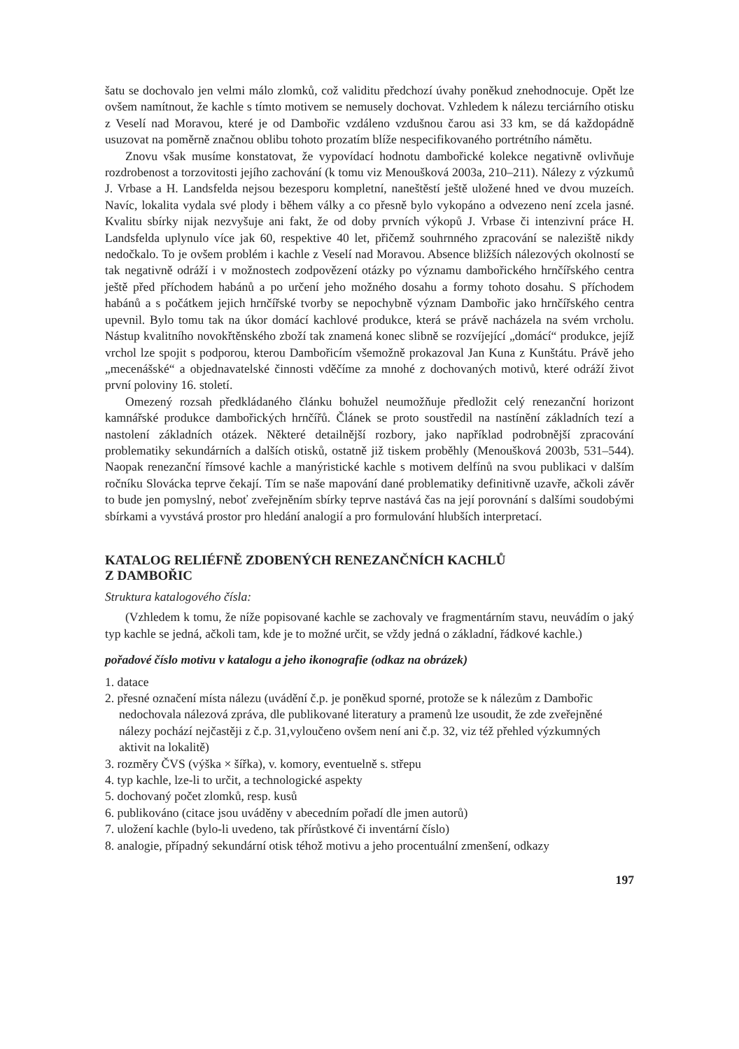šatu se dochovalo jen velmi málo zlomků, což validitu předchozí úvahy poněkud znehodnocuje. Opět lze ovšem namítnout, že kachle s tímto motivem se nemusely dochovat. Vzhledem k nálezu terciárního otisku z Veselí nad Moravou, které je od Dambořic vzdáleno vzdušnou čarou asi 33 km, se dá každopádně usuzovat na poměrně značnou oblibu tohoto prozatím blíže nespecifikovaného portrétního námětu.
Znovu však musíme konstatovat, že vypovídací hodnotu dambořické kolekce negativně ovlivňuje rozdrobenost a torzovitosti jejího zachování (k tomu viz Menoušková 2003a, 210–211). Nálezy z výzkumů J. Vrbase a H. Landsfelda nejsou bezesporu kompletní, naneštěstí ještě uložené hned ve dvou muzeích. Navíc, lokalita vydala své plody i během války a co přesně bylo vykopáno a odvezeno není zcela jasné. Kvalitu sbírky nijak nezvyšuje ani fakt, že od doby prvních výkopů J. Vrbase či intenzivní práce H. Landsfelda uplynulo více jak 60, respektive 40 let, přičemž souhrnného zpracování se naleziště nikdy nedočkalo. To je ovšem problém i kachle z Veselí nad Moravou. Absence bližších nálezových okolností se tak negativně odráží i v možnostech zodpovězení otázky po významu dambořického hrnčířského centra ještě před příchodem habánů a po určení jeho možného dosahu a formy tohoto dosahu. S příchodem habánů a s počátkem jejich hrnčířské tvorby se nepochybně význam Dambořic jako hrnčířského centra upevnil. Bylo tomu tak na úkor domácí kachlové produkce, která se právě nacházela na svém vrcholu. Nástup kvalitního novokřtěnského zboží tak znamená konec slibně se rozvíjející „domácí“ produkce, jejíž vrchol lze spojit s podporou, kterou Dambořicím všemožně prokazoval Jan Kuna z Kunštátu. Právě jeho „mecenášské“ a objednavatelské činnosti vděčíme za mnohé z dochovaných motivů, které odráží život první poloviny 16. století.
Omezený rozsah předkládaného článku bohužel neumožňuje předložit celý renezanční horizont kamnářské produkce dambořických hrnčířů. Článek se proto soustředil na nastínění základních tezí a nastolení základních otázek. Některé detailnější rozbory, jako například podrobnější zpracování problematiky sekundárních a dalších otisků, ostatně již tiskem proběhly (Menoušková 2003b, 531–544). Naopak renezanční římsové kachle a manýristické kachle s motivem delfínů na svou publikaci v dalším ročníku Slovácka teprve čekají. Tím se naše mapování dané problematiky definitivně uzavře, ačkoli závěr to bude jen pomyslný, neboť zveřejněním sbírky teprve nastává čas na její porovnání s dalšími soudobými sbírkami a vyvstává prostor pro hledání analogií a pro formulování hlubších interpretací.
KATALOG RELIÉFNĚ ZDOBENÝCH RENEZANČNÍCH KACHLŮ
Z DAMBOŘIC
Struktura katalogového čísla:
(Vzhledem k tomu, že níže popisované kachle se zachovaly ve fragmentárním stavu, neuvádím o jaký typ kachle se jedná, ačkoli tam, kde je to možné určit, se vždy jedná o základní, řádkové kachle.)
pořadové číslo motivu v katalogu a jeho ikonografie (odkaz na obrázek)
1. datace
2. přesné označení místa nálezu (uvádění č.p. je poněkud sporné, protože se k nálezům z Dambořic nedochovala nálezová zpráva, dle publikované literatury a pramenů lze usoudit, že zde zveřejněné nálezy pochází nejčastěji z č.p. 31,vyloučeno ovšem není ani č.p. 32, viz též přehled výzkumných aktivit na lokalitě)
3. rozměry ČVS (výška × šířka), v. komory, eventuelně s. střepu
4. typ kachle, lze-li to určit, a technologické aspekty
5. dochovaný počet zlomků, resp. kusů
6. publikováno (citace jsou uváděny v abecedním pořadí dle jmen autorů)
7. uložení kachle (bylo-li uvedeno, tak přírůstkové či inventární číslo)
8. analogie, případný sekundární otisk téhož motivu a jeho procentuální zmenšení, odkazy
197